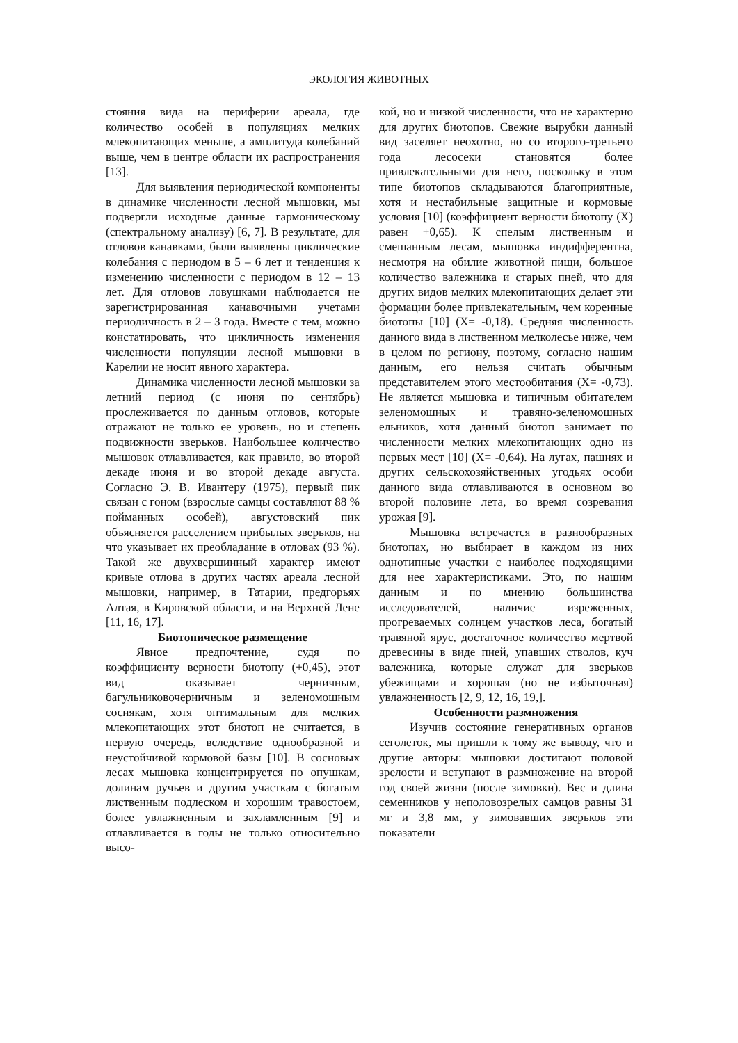ЭКОЛОГИЯ ЖИВОТНЫХ
стояния вида на периферии ареала, где количество особей в популяциях мелких млекопитающих меньше, а амплитуда колебаний выше, чем в центре области их распространения [13].
Для выявления периодической компоненты в динамике численности лесной мышовки, мы подвергли исходные данные гармоническому (спектральному анализу) [6, 7]. В результате, для отловов канавками, были выявлены циклические колебания с периодом в 5 – 6 лет и тенденция к изменению численности с периодом в 12 – 13 лет. Для отловов ловушками наблюдается не зарегистрированная канавочными учетами периодичность в 2 – 3 года. Вместе с тем, можно констатировать, что цикличность изменения численности популяции лесной мышовки в Карелии не носит явного характера.
Динамика численности лесной мышовки за летний период (с июня по сентябрь) прослеживается по данным отловов, которые отражают не только ее уровень, но и степень подвижности зверьков. Наибольшее количество мышовок отлавливается, как правило, во второй декаде июня и во второй декаде августа. Согласно Э. В. Ивантеру (1975), первый пик связан с гоном (взрослые самцы составляют 88 % пойманных особей), августовский пик объясняется расселением прибылых зверьков, на что указывает их преобладание в отловах (93 %). Такой же двухвершинный характер имеют кривые отлова в других частях ареала лесной мышовки, например, в Татарии, предгорьях Алтая, в Кировской области, и на Верхней Лене [11, 16, 17].
Биотопическое размещение
Явное предпочтение, судя по коэффициенту верности биотопу (+0,45), этот вид оказывает черничным, багульниковочерничным и зеленомошным соснякам, хотя оптимальным для мелких млекопитающих этот биотоп не считается, в первую очередь, вследствие однообразной и неустойчивой кормовой базы [10]. В сосновых лесах мышовка концентрируется по опушкам, долинам ручьев и другим участкам с богатым лиственным подлеском и хорошим травостоем, более увлажненным и захламленным [9] и отлавливается в годы не только относительно высо-
кой, но и низкой численности, что не характерно для других биотопов. Свежие вырубки данный вид заселяет неохотно, но со второго-третьего года лесосеки становятся более привлекательными для него, поскольку в этом типе биотопов складываются благоприятные, хотя и нестабильные защитные и кормовые условия [10] (коэффициент верности биотопу (Х) равен +0,65). К спелым лиственным и смешанным лесам, мышовка индифферентна, несмотря на обилие животной пищи, большое количество валежника и старых пней, что для других видов мелких млекопитающих делает эти формации более привлекательным, чем коренные биотопы [10] (Х= -0,18). Средняя численность данного вида в лиственном мелколесье ниже, чем в целом по региону, поэтому, согласно нашим данным, его нельзя считать обычным представителем этого местообитания (Х= -0,73). Не является мышовка и типичным обитателем зеленомошных и травяно-зеленомошных ельников, хотя данный биотоп занимает по численности мелких млекопитающих одно из первых мест [10] (Х= -0,64). На лугах, пашнях и других сельскохозяйственных угодьях особи данного вида отлавливаются в основном во второй половине лета, во время созревания урожая [9].
Мышовка встречается в разнообразных биотопах, но выбирает в каждом из них однотипные участки с наиболее подходящими для нее характеристиками. Это, по нашим данным и по мнению большинства исследователей, наличие изреженных, прогреваемых солнцем участков леса, богатый травяной ярус, достаточное количество мертвой древесины в виде пней, упавших стволов, куч валежника, которые служат для зверьков убежищами и хорошая (но не избыточная) увлажненность [2, 9, 12, 16, 19,].
Особенности размножения
Изучив состояние генеративных органов сеголеток, мы пришли к тому же выводу, что и другие авторы: мышовки достигают половой зрелости и вступают в размножение на второй год своей жизни (после зимовки). Вес и длина семенников у неполовозрелых самцов равны 31 мг и 3,8 мм, у зимовавших зверьков эти показатели